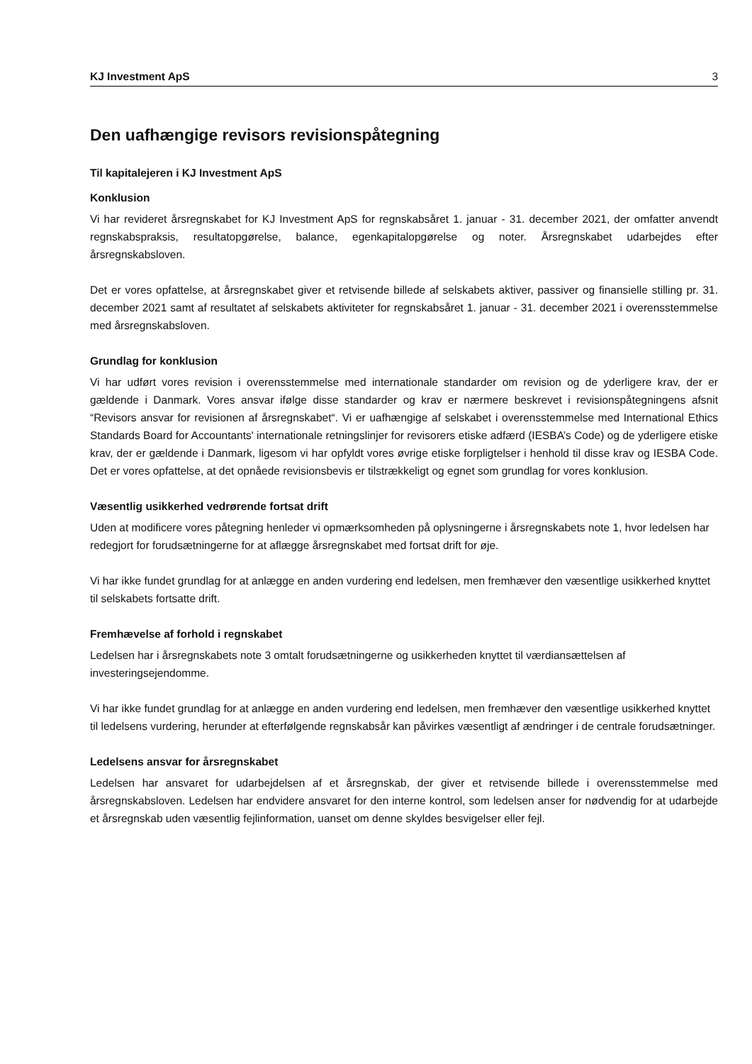KJ Investment ApS 3
Den uafhængige revisors revisionspåtegning
Til kapitalejeren i KJ Investment ApS
Konklusion
Vi har revideret årsregnskabet for KJ Investment ApS for regnskabsåret 1. januar - 31. december 2021, der omfatter anvendt regnskabspraksis, resultatopgørelse, balance, egenkapitalopgørelse og noter. Årsregnskabet udarbejdes efter årsregnskabsloven.
Det er vores opfattelse, at årsregnskabet giver et retvisende billede af selskabets aktiver, passiver og finansielle stilling pr. 31. december 2021 samt af resultatet af selskabets aktiviteter for regnskabsåret 1. januar - 31. december 2021 i overensstemmelse med årsregnskabsloven.
Grundlag for konklusion
Vi har udført vores revision i overensstemmelse med internationale standarder om revision og de yderligere krav, der er gældende i Danmark. Vores ansvar ifølge disse standarder og krav er nærmere beskrevet i revisionspåtegningens afsnit “Revisors ansvar for revisionen af årsregnskabet“. Vi er uafhængige af selskabet i overensstemmelse med International Ethics Standards Board for Accountants' internationale retningslinjer for revisorers etiske adfærd (IESBA’s Code) og de yderligere etiske krav, der er gældende i Danmark, ligesom vi har opfyldt vores øvrige etiske forpligtelser i henhold til disse krav og IESBA Code. Det er vores opfattelse, at det opnåede revisionsbevis er tilstrækkeligt og egnet som grundlag for vores konklusion.
Væsentlig usikkerhed vedrørende fortsat drift
Uden at modificere vores påtegning henleder vi opmærksomheden på oplysningerne i årsregnskabets note 1, hvor ledelsen har redegjort for forudsætningerne for at aflægge årsregnskabet med fortsat drift for øje.
Vi har ikke fundet grundlag for at anlægge en anden vurdering end ledelsen, men fremhæver den væsentlige usikkerhed knyttet til selskabets fortsatte drift.
Fremhævelse af forhold i regnskabet
Ledelsen har i årsregnskabets note 3 omtalt forudsætningerne og usikkerheden knyttet til værdiansættelsen af investeringsejendomme.
Vi har ikke fundet grundlag for at anlægge en anden vurdering end ledelsen, men fremhæver den væsentlige usikkerhed knyttet til ledelsens vurdering, herunder at efterfølgende regnskabsår kan påvirkes væsentligt af ændringer i de centrale forudsætninger.
Ledelsens ansvar for årsregnskabet
Ledelsen har ansvaret for udarbejdelsen af et årsregnskab, der giver et retvisende billede i overensstemmelse med årsregnskabsloven. Ledelsen har endvidere ansvaret for den interne kontrol, som ledelsen anser for nødvendig for at udarbejde et årsregnskab uden væsentlig fejlinformation, uanset om denne skyldes besvigelser eller fejl.